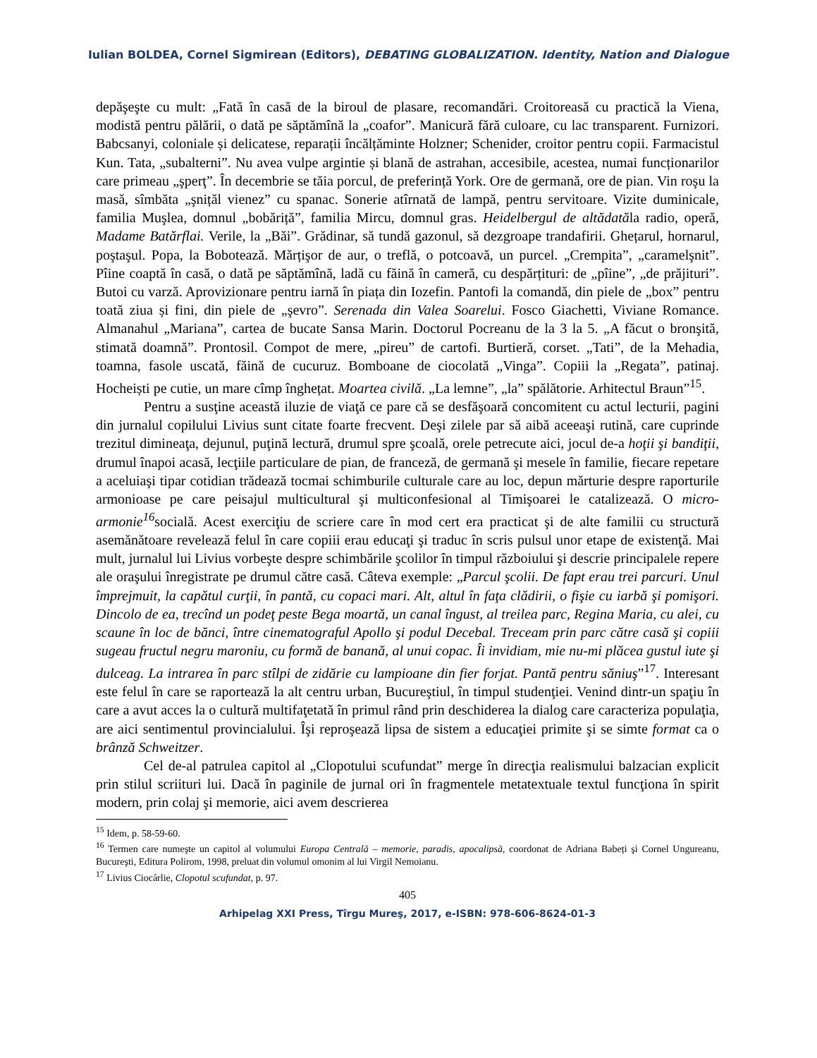Iulian BOLDEA, Cornel Sigmirean (Editors), DEBATING GLOBALIZATION. Identity, Nation and Dialogue
depăşeşte cu mult: „Fată în casă de la biroul de plasare, recomandări. Croitoreasă cu practică la Viena, modistă pentru pălării, o dată pe săptămînă la „coafor”. Manicură fără culoare, cu lac transparent. Furnizori. Babcsanyi, coloniale și delicatese, reparații încălțăminte Holzner; Schenider, croitor pentru copii. Farmacistul Kun. Tata, „subalterni”. Nu avea vulpe argintie și blană de astrahan, accesibile, acestea, numai funcționarilor care primeau „şperţ”. În decembrie se tăia porcul, de preferință York. Ore de germană, ore de pian. Vin roşu la masă, sîmbăta „şnițăl vienez” cu spanac. Sonerie atîrnată de lampă, pentru servitoare. Vizite duminicale, familia Muşlea, domnul „bobăriță”, familia Mircu, domnul gras. Heidelbergul de altădatăla radio, operă, Madame Batărflai. Verile, la „Băi”. Grădinar, să tundă gazonul, să dezgroape trandafirii. Ghețarul, hornarul, poştaşul. Popa, la Bobotează. Mărțişor de aur, o treflă, o potcoavă, un purcel. „Crempita”, „caramelşnit”. Pîine coaptă în casă, o dată pe săptămînă, ladă cu făină în cameră, cu despărțituri: de „pîine”, „de prăjituri”. Butoi cu varză. Aprovizionare pentru iarnă în piața din Iozefin. Pantofi la comandă, din piele de „box” pentru toată ziua și fini, din piele de „şevro”. Serenada din Valea Soarelui. Fosco Giachetti, Viviane Romance. Almanahul „Mariana”, cartea de bucate Sansa Marin. Doctorul Pocreanu de la 3 la 5. „A făcut o bronşită, stimată doamnă”. Prontosil. Compot de mere, „pireu” de cartofi. Burtieră, corset. „Tati”, de la Mehadia, toamna, fasole uscată, făină de cucuruz. Bomboane de ciocolată „Vinga”. Copiii la „Regata”, patinaj. Hocheiști pe cutie, un mare cîmp înghețat. Moartea civilă. „La lemne”, „la” spălătorie. Arhitectul Braun”<sup>15</sup>.
Pentru a susţine această iluzie de viaţă ce pare că se desfăşoară concomitent cu actul lecturii, pagini din jurnalul copilului Livius sunt citate foarte frecvent. Deşi zilele par să aibă aceeaşi rutină, care cuprinde trezitul dimineaţa, dejunul, puţină lectură, drumul spre şcoală, orele petrecute aici, jocul de-a hoţii şi bandiţii, drumul înapoi acasă, lecţiile particulare de pian, de franceză, de germană şi mesele în familie, fiecare repetare a aceluiaşi tipar cotidian trădează tocmai schimburile culturale care au loc, depun mărturie despre raporturile armonioase pe care peisajul multicultural şi multiconfesional al Timişoarei le catalizează. O micro-armonie<sup>16</sup>socială. Acest exerciţiu de scriere care în mod cert era practicat şi de alte familii cu structură asemănătoare revelează felul în care copiii erau educaţi şi traduc în scris pulsul unor etape de existenţă. Mai mult, jurnalul lui Livius vorbeşte despre schimbările şcolilor în timpul războiului şi descrie principalele repere ale oraşului înregistrate pe drumul către casă. Câteva exemple: „Parcul şcolii. De fapt erau trei parcuri. Unul împrejmuit, la capătul curţii, în pantă, cu copaci mari. Alt, altul în faţa clădirii, o fişie cu iarbă şi pomişori. Dincolo de ea, trecînd un podeţ peste Bega moartă, un canal îngust, al treilea parc, Regina Maria, cu alei, cu scaune în loc de bănci, între cinematograful Apollo şi podul Decebal. Treceam prin parc către casă şi copiii sugeau fructul negru maroniu, cu formă de banană, al unui copac. Îi invidiam, mie nu-mi plăcea gustul iute şi dulceag. La intrarea în parc stîlpi de zidărie cu lampioane din fier forjat. Pantă pentru săniuş”<sup>17</sup>. Interesant este felul în care se raportează la alt centru urban, Bucureştiul, în timpul studenţiei. Venind dintr-un spaţiu în care a avut acces la o cultură multifaţetată în primul rând prin deschiderea la dialog care caracteriza populaţia, are aici sentimentul provincialului. Îşi reproşează lipsa de sistem a educaţiei primite şi se simte format ca o brânză Schweitzer.
Cel de-al patrulea capitol al „Clopotului scufundat” merge în direcţia realismului balzacian explicit prin stilul scriituri lui. Dacă în paginile de jurnal ori în fragmentele metatextuale textul funcţiona în spirit modern, prin colaj şi memorie, aici avem descrierea
<sup>15</sup> Idem, p. 58-59-60.
<sup>16</sup> Termen care numeşte un capitol al volumului Europa Centrală – memorie, paradis, apocalipsă, coordonat de Adriana Babeți şi Cornel Ungureanu, Bucureşti, Editura Polirom, 1998, preluat din volumul omonim al lui Virgil Nemoianu.
<sup>17</sup> Livius Ciocârlie, Clopotul scufundat, p. 97.
405
Arhipelag XXI Press, Tîrgu Mureş, 2017, e-ISBN: 978-606-8624-01-3